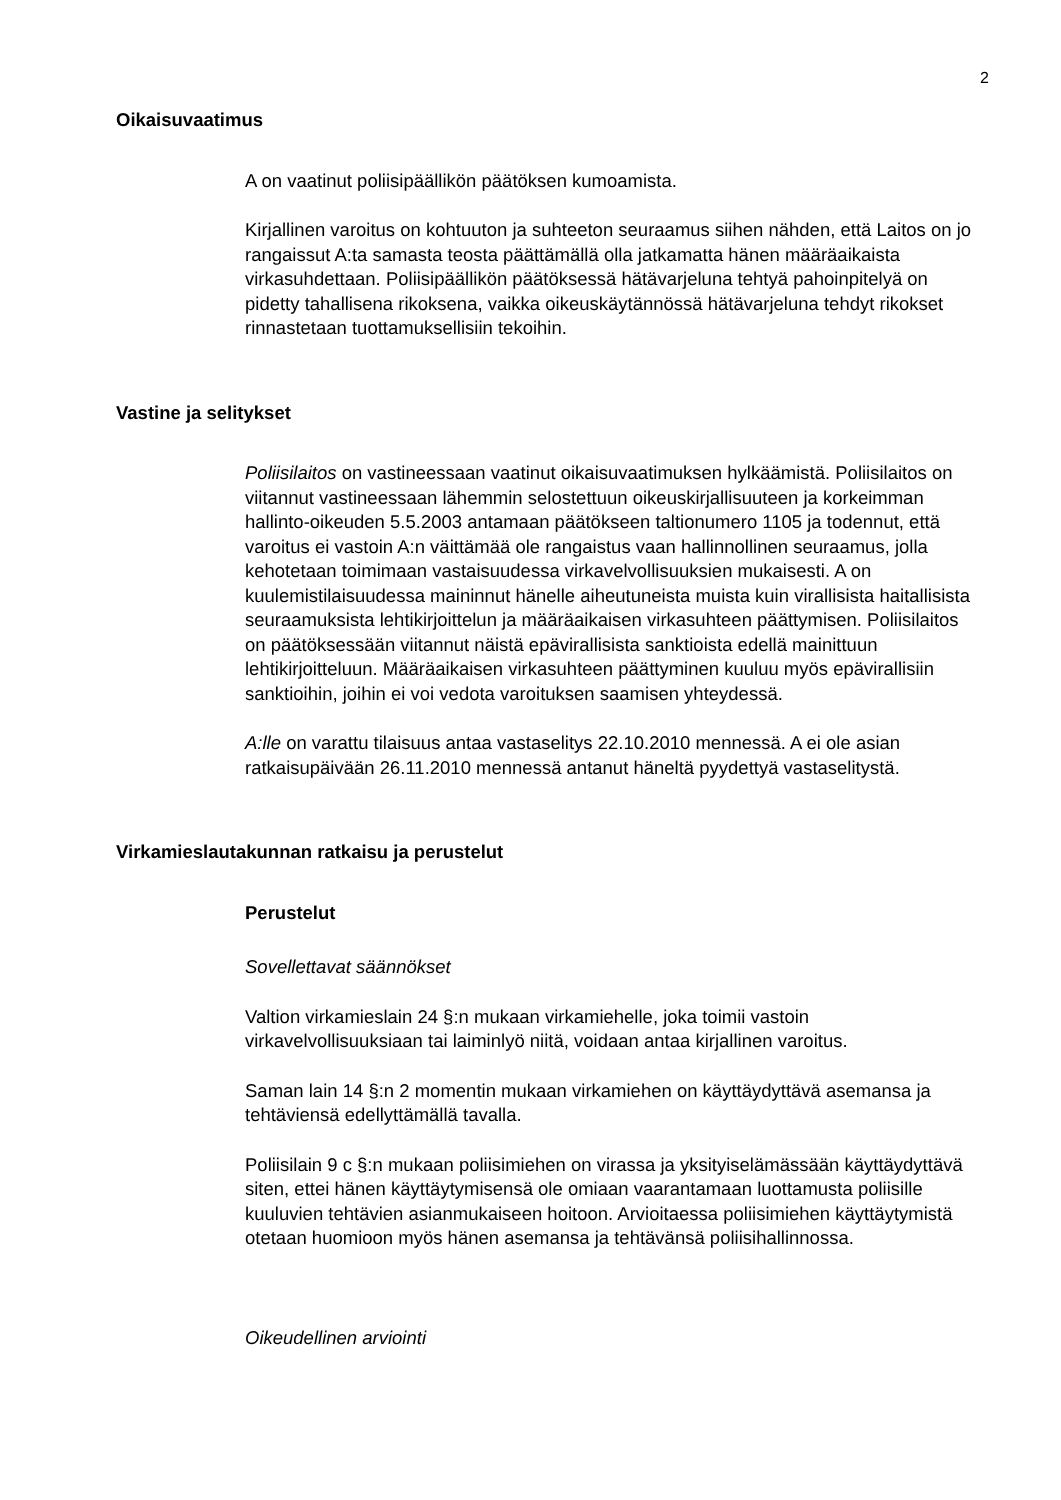2
Oikaisuvaatimus
A on vaatinut poliisipäällikön päätöksen kumoamista.
Kirjallinen varoitus on kohtuuton ja suhteeton seuraamus siihen nähden, että Laitos on jo rangaissut A:ta samasta teosta päättämällä olla jatkamatta hänen määräaikaista virkasuhdettaan. Poliisipäällikön päätöksessä hätävarjeluna tehtyä pahoinpitelyä on pidetty tahallisena rikoksena, vaikka oikeuskäytännössä hätävarjeluna tehdyt rikokset rinnastetaan tuottamuksellisiin tekoihin.
Vastine ja selitykset
Poliisilaitos on vastineessaan vaatinut oikaisuvaatimuksen hylkäämistä. Poliisilaitos on viitannut vastineessaan lähemmin selostettuun oikeuskirjallisuuteen ja korkeimman hallinto-oikeuden 5.5.2003 antamaan päätökseen taltionumero 1105 ja todennut, että varoitus ei vastoin A:n väittämää ole rangaistus vaan hallinnollinen seuraamus, jolla kehotetaan toimimaan vastaisuudessa virkavelvollisuuksien mukaisesti. A on kuulemistilaisuudessa maininnut hänelle aiheutuneista muista kuin virallisista haitallisista seuraamuksista lehtikirjoittelun ja määräaikaisen virkasuhteen päättymisen. Poliisilaitos on päätöksessään viitannut näistä epävirallisista sanktioista edellä mainittuun lehtikirjoitteluun. Määräaikaisen virkasuhteen päättyminen kuuluu myös epävirallisiin sanktioihin, joihin ei voi vedota varoituksen saamisen yhteydessä.
A:lle on varattu tilaisuus antaa vastaselitys 22.10.2010 mennessä. A ei ole asian ratkaisupäivään 26.11.2010 mennessä antanut häneltä pyydettyä vastaselitystä.
Virkamieslautakunnan ratkaisu ja perustelut
Perustelut
Sovellettavat säännökset
Valtion virkamieslain 24 §:n mukaan virkamiehelle, joka toimii vastoin virkavelvollisuuksiaan tai laiminlyö niitä, voidaan antaa kirjallinen varoitus.
Saman lain 14 §:n 2 momentin mukaan virkamiehen on käyttäydyttävä asemansa ja tehtäviensä edellyttämällä tavalla.
Poliisilain 9 c §:n mukaan poliisimiehen on virassa ja yksityiselämässään käyttäydyttävä siten, ettei hänen käyttäytymisensä ole omiaan vaarantamaan luottamusta poliisille kuuluvien tehtävien asianmukaiseen hoitoon. Arvioitaessa poliisimiehen käyttäytymistä otetaan huomioon myös hänen asemansa ja tehtävänsä poliisihallinnossa.
Oikeudellinen arviointi